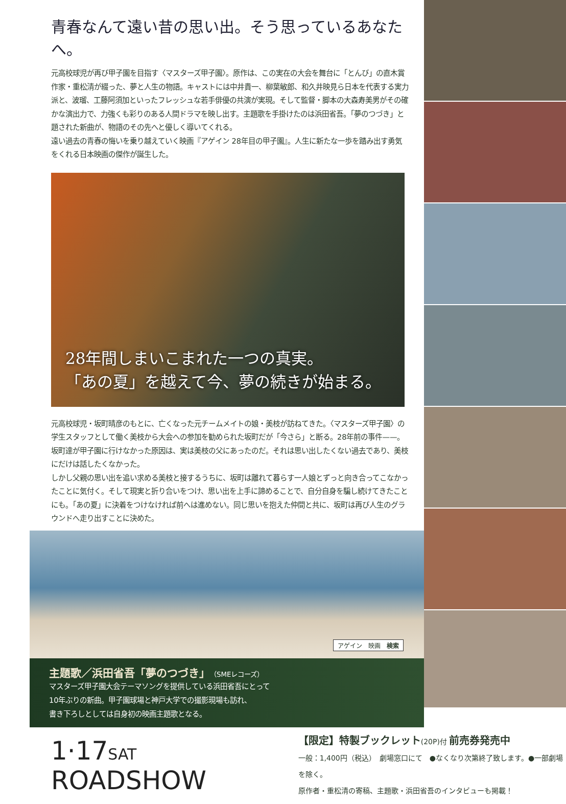青春なんて遠い昔の思い出。そう思っているあなたへ。
元高校球児が再び甲子園を目指す〈マスターズ甲子園〉。原作は、この実在の大会を舞台に「とんび」の直木賞作家・重松清が綴った、夢と人生の物語。キャストには中井貴一、柳葉敏郎、和久井映見ら日本を代表する実力派と、波瑠、工藤阿須加といったフレッシュな若手俳優の共演が実現。そして監督・脚本の大森寿美男がその確かな演出力で、力強くも彩りのある人間ドラマを映し出す。主題歌を手掛けたのは浜田省吾。「夢のつづき」と題された新曲が、物語のその先へと優しく導いてくれる。
遠い過去の青春の悔いを乗り越えていく映画『アゲイン 28年目の甲子園』。人生に新たな一歩を踏み出す勇気をくれる日本映画の傑作が誕生した。
28年間しまいこまれた一つの真実。
「あの夏」を越えて今、夢の続きが始まる。
元高校球児・坂町晴彦のもとに、亡くなった元チームメイトの娘・美枝が訪ねてきた。〈マスターズ甲子園〉の学生スタッフとして働く美枝から大会への参加を勧められた坂町だが「今さら」と断る。28年前の事件——。坂町達が甲子園に行けなかった原因は、実は美枝の父にあったのだ。それは思い出したくない過去であり、美枝にだけは話したくなかった。
しかし父親の思い出を追い求める美枝と接するうちに、坂町は離れて暮らす一人娘とずっと向き合ってこなかったことに気付く。そして現実と折り合いをつけ、思い出を上手に諦めることで、自分自身を騙し続けてきたことにも。「あの夏」に決着をつけなければ前へは進めない。同じ思いを抱えた仲間と共に、坂町は再び人生のグラウンドへ走り出すことに決めた。
アゲイン　映画　検索
主題歌／浜田省吾「夢のつづき」（SMEレコーズ）
マスターズ甲子園大会テーマソングを提供している浜田省吾にとって
10年ぶりの新曲。甲子園球場と神戸大学での撮影現場も訪れ、
書き下ろしとしては自身初の映画主題歌となる。
1·17SAT ROADSHOW
【限定】特製ブックレット(20P)付 前売券発売中
一般：1,400円（税込）　劇場窓口にて　●なくなり次第終了致します。●一部劇場を除く。
原作者・重松清の寄稿、主題歌・浜田省吾のインタビューも掲載！